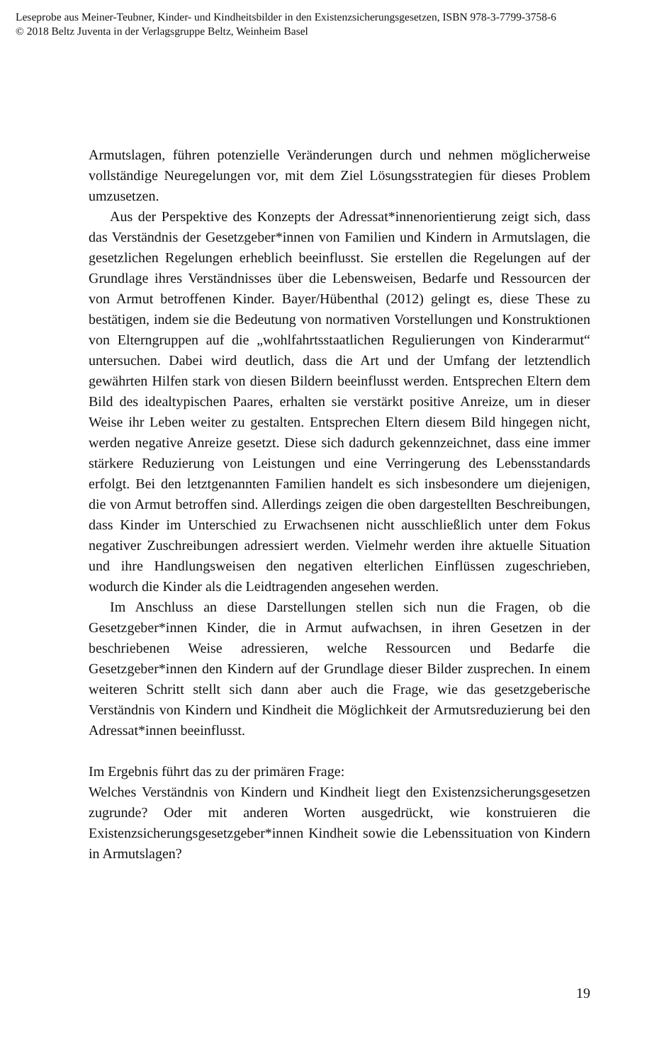Leseprobe aus Meiner-Teubner, Kinder- und Kindheitsbilder in den Existenzsicherungsgesetzen, ISBN 978-3-7799-3758-6
© 2018 Beltz Juventa in der Verlagsgruppe Beltz, Weinheim Basel
Armutslagen, führen potenzielle Veränderungen durch und nehmen möglicherweise vollständige Neuregelungen vor, mit dem Ziel Lösungsstrategien für dieses Problem umzusetzen.
Aus der Perspektive des Konzepts der Adressat*innenorientierung zeigt sich, dass das Verständnis der Gesetzgeber*innen von Familien und Kindern in Armutslagen, die gesetzlichen Regelungen erheblich beeinflusst. Sie erstellen die Regelungen auf der Grundlage ihres Verständnisses über die Lebensweisen, Bedarfe und Ressourcen der von Armut betroffenen Kinder. Bayer/Hübenthal (2012) gelingt es, diese These zu bestätigen, indem sie die Bedeutung von normativen Vorstellungen und Konstruktionen von Elterngruppen auf die „wohlfahrtsstaatlichen Regulierungen von Kinderarmut“ untersuchen. Dabei wird deutlich, dass die Art und der Umfang der letztendlich gewährten Hilfen stark von diesen Bildern beeinflusst werden. Entsprechen Eltern dem Bild des idealtypischen Paares, erhalten sie verstärkt positive Anreize, um in dieser Weise ihr Leben weiter zu gestalten. Entsprechen Eltern diesem Bild hingegen nicht, werden negative Anreize gesetzt. Diese sich dadurch gekennzeichnet, dass eine immer stärkere Reduzierung von Leistungen und eine Verringerung des Lebensstandards erfolgt. Bei den letztgenannten Familien handelt es sich insbesondere um diejenigen, die von Armut betroffen sind. Allerdings zeigen die oben dargestellten Beschreibungen, dass Kinder im Unterschied zu Erwachsenen nicht ausschließlich unter dem Fokus negativer Zuschreibungen adressiert werden. Vielmehr werden ihre aktuelle Situation und ihre Handlungsweisen den negativen elterlichen Einflüssen zugeschrieben, wodurch die Kinder als die Leidtragenden angesehen werden.
Im Anschluss an diese Darstellungen stellen sich nun die Fragen, ob die Gesetzgeber*innen Kinder, die in Armut aufwachsen, in ihren Gesetzen in der beschriebenen Weise adressieren, welche Ressourcen und Bedarfe die Gesetzgeber*innen den Kindern auf der Grundlage dieser Bilder zusprechen. In einem weiteren Schritt stellt sich dann aber auch die Frage, wie das gesetzgeberische Verständnis von Kindern und Kindheit die Möglichkeit der Armutsreduzierung bei den Adressat*innen beeinflusst.
Im Ergebnis führt das zu der primären Frage:
Welches Verständnis von Kindern und Kindheit liegt den Existenzsicherungsgesetzen zugrunde? Oder mit anderen Worten ausgedrückt, wie konstruieren die Existenzsicherungsgesetzgeber*innen Kindheit sowie die Lebenssituation von Kindern in Armutslagen?
19